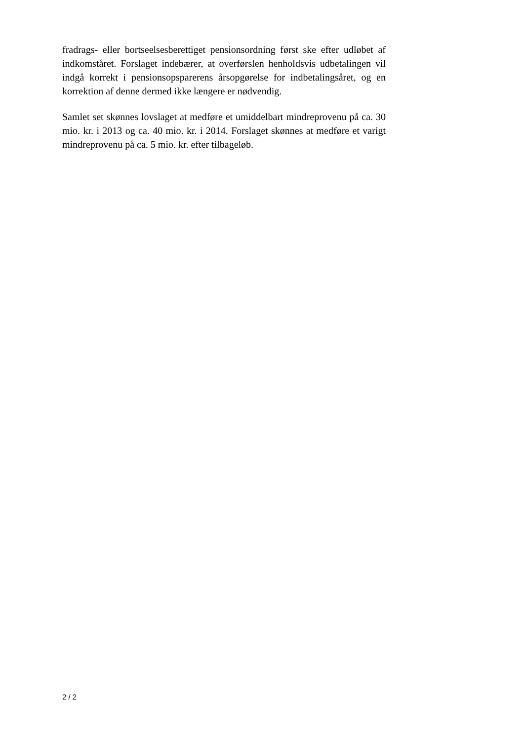fradrags- eller bortseelsesberettiget pensionsordning først ske efter udløbet af indkomståret. Forslaget indebærer, at overførslen henholdsvis udbetalingen vil indgå korrekt i pensionsopsparerens årsopgørelse for indbetalingsåret, og en korrektion af denne dermed ikke længere er nødvendig.
Samlet set skønnes lovslaget at medføre et umiddelbart mindreprovenu på ca. 30 mio. kr. i 2013 og ca. 40 mio. kr. i 2014. Forslaget skønnes at medføre et varigt mindreprovenu på ca. 5 mio. kr. efter tilbageløb.
2 / 2